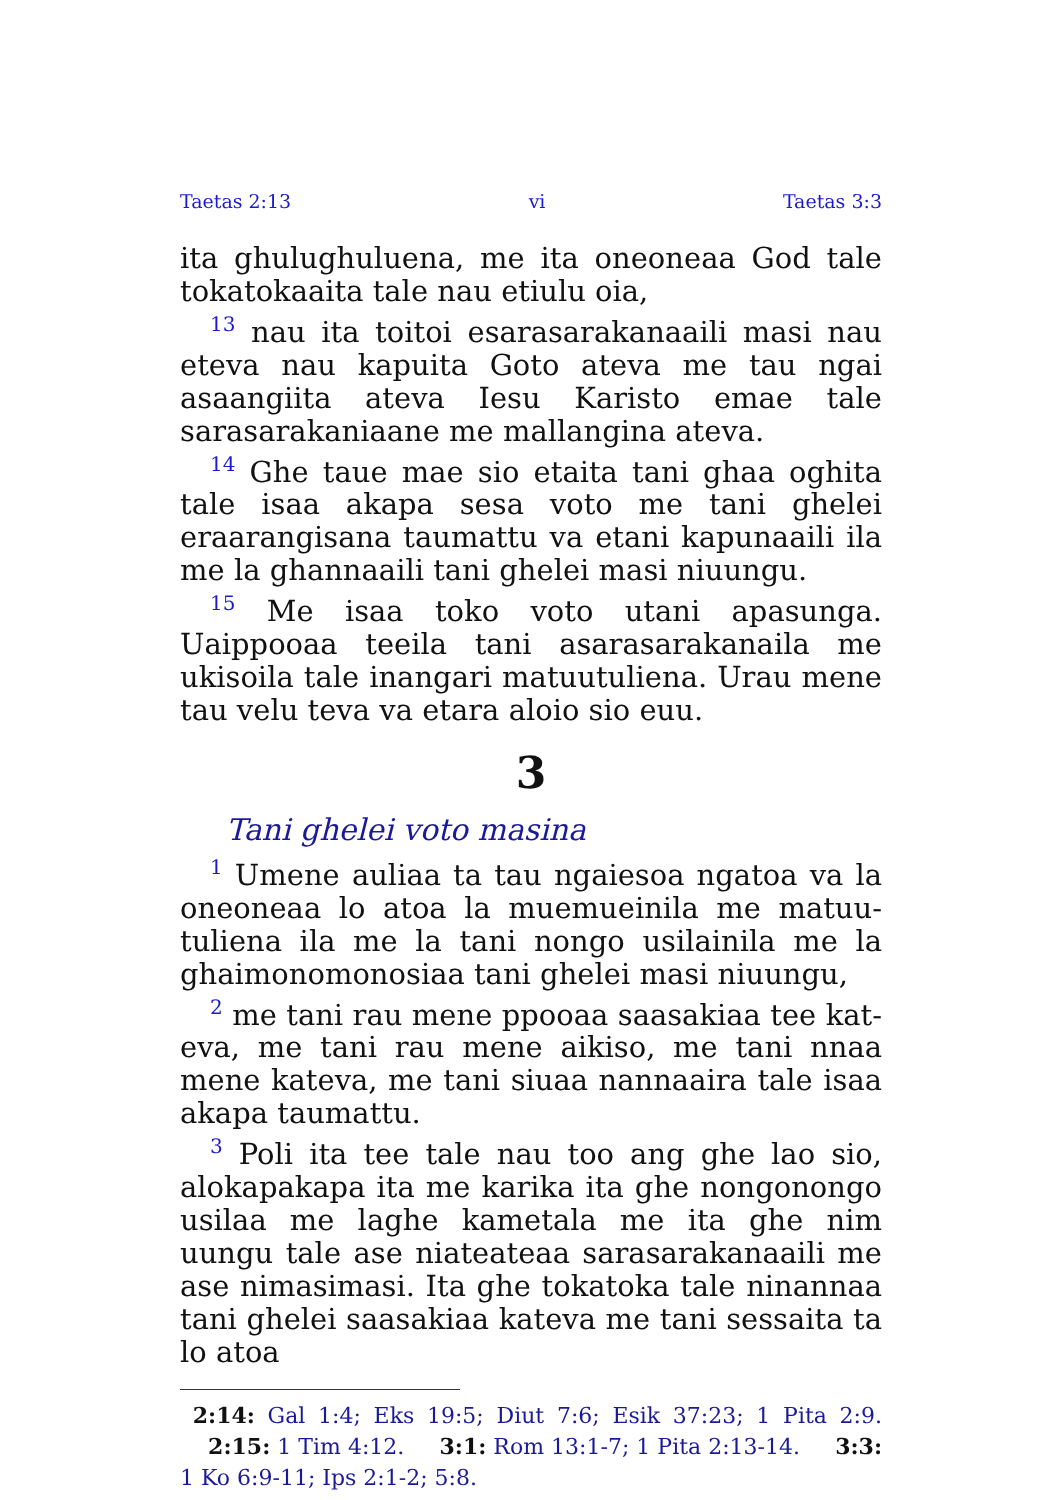Taetas 2:13 vi Taetas 3:3
ita ghulughuluena, me ita oneoneaa God tale tokatokaaita tale nau etiulu oia,
<sup>13</sup> nau ita toitoi esarasarakanaaili masi nau eteva nau kapuita Goto ateva me tau ngai asaangiita ateva Iesu Karisto emae tale sarasarakaniaane me mallangina ateva.
<sup>14</sup> Ghe taue mae sio etaita tani ghaa oghita tale isaa akapa sesa voto me tani ghelei eraarangisana taumattu va etani kapunaaili ila me la ghannaaili tani ghelei masi niuungu.
<sup>15</sup> Me isaa toko voto utani apasunga. Uaippooaa teeila tani asarasarakanaila me ukisoila tale inan­gari matuutuliena. Urau mene tau velu teva va etara aloio sio euu.
3
Tani ghelei voto masina
<sup>1</sup> Umene auliaa ta tau ngaiesoa ngatoa va la oneoneaa lo atoa la muemueinila me matuu­tuliena ila me la tani nongo usilainila me la ghaimonomonosiaa tani ghelei masi niuungu,
<sup>2</sup> me tani rau mene ppooaa saasakiaa tee kat­eva, me tani rau mene aikiso, me tani nnaa mene kateva, me tani siuaa nannaaira tale isaa akapa taumattu.
<sup>3</sup> Poli ita tee tale nau too ang ghe lao sio, alokapakapa ita me karika ita ghe nongonongo usilaa me laghe kametala me ita ghe nim uungu tale ase niateateaa sarasarakanaaili me ase ni­masimasi. Ita ghe tokatoka tale ninannaa tani ghelei saasakiaa kateva me tani sessaita ta lo atoa
2:14: Gal 1:4; Eks 19:5; Diut 7:6; Esik 37:23; 1 Pita 2:9. 2:15: 1 Tim 4:12. 3:1: Rom 13:1-7; 1 Pita 2:13-14. 3:3: 1 Ko 6:9-11; Ips 2:1-2; 5:8.